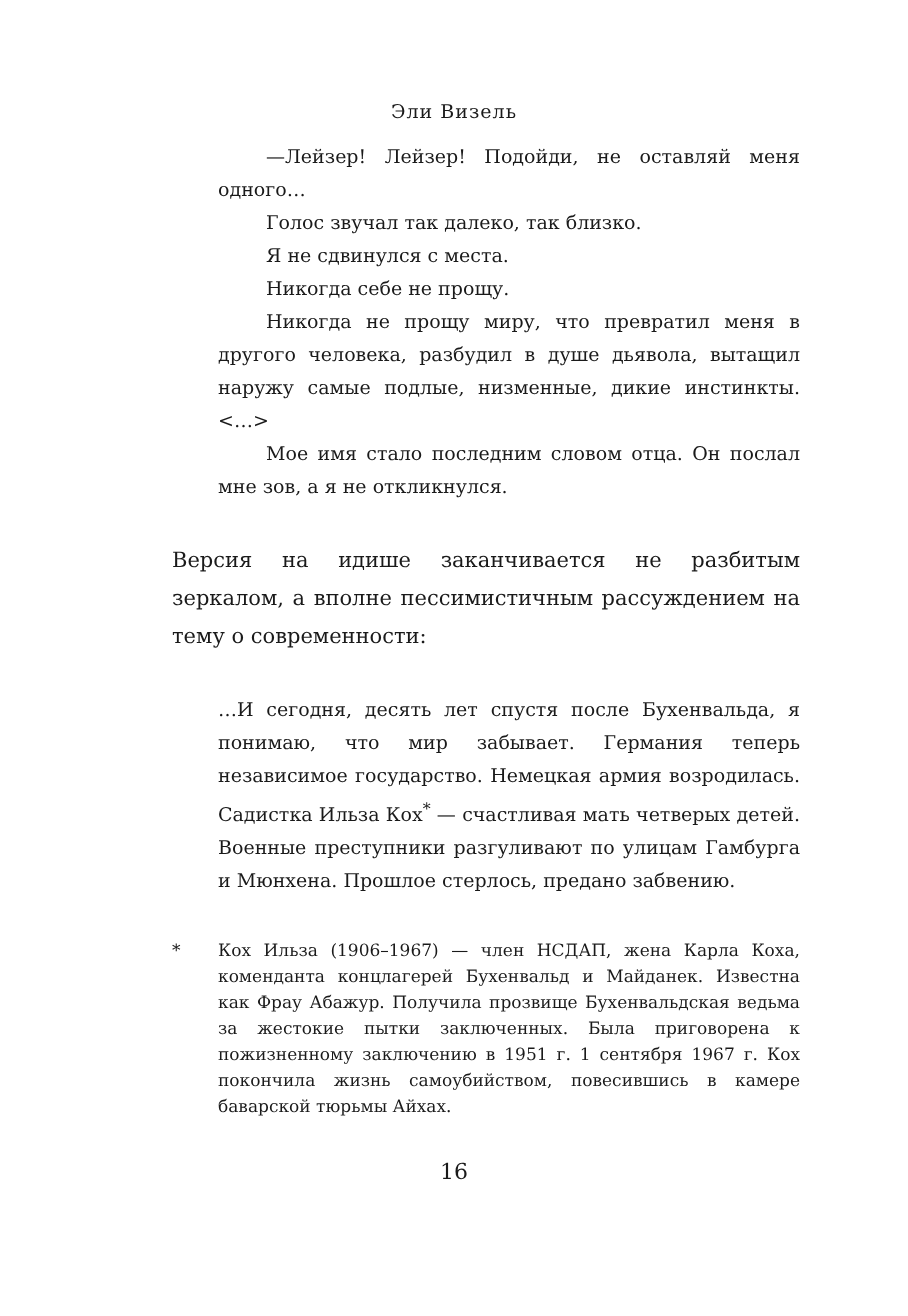Эли Визель
—Лейзер! Лейзер! Подойди, не оставляй меня одного…
Голос звучал так далеко, так близко.
Я не сдвинулся с места.
Никогда себе не прощу.
Никогда не прощу миру, что превратил меня в другого человека, разбудил в душе дьявола, вытащил наружу самые подлые, низменные, дикие инстинкты. <…>
Мое имя стало последним словом отца. Он послал мне зов, а я не откликнулся.
Версия на идише заканчивается не разбитым зеркалом, а вполне пессимистичным рассуждением на тему о современности:
…И сегодня, десять лет спустя после Бухенвальда, я понимаю, что мир забывает. Германия теперь независимое государство. Немецкая армия возродилась. Садистка Ильза Кох<sup>*</sup> — счастливая мать четверых детей. Военные преступники разгуливают по улицам Гамбурга и Мюнхена. Прошлое стерлось, предано забвению.
* Кох Ильза (1906–1967) — член НСДАП, жена Карла Коха, коменданта концлагерей Бухенвальд и Майданек. Известна как Фрау Абажур. Получила прозвище Бухенвальдская ведьма за жестокие пытки заключенных. Была приговорена к пожизненному заключению в 1951 г. 1 сентября 1967 г. Кох покончила жизнь самоубийством, повесившись в камере баварской тюрьмы Айхах.
16